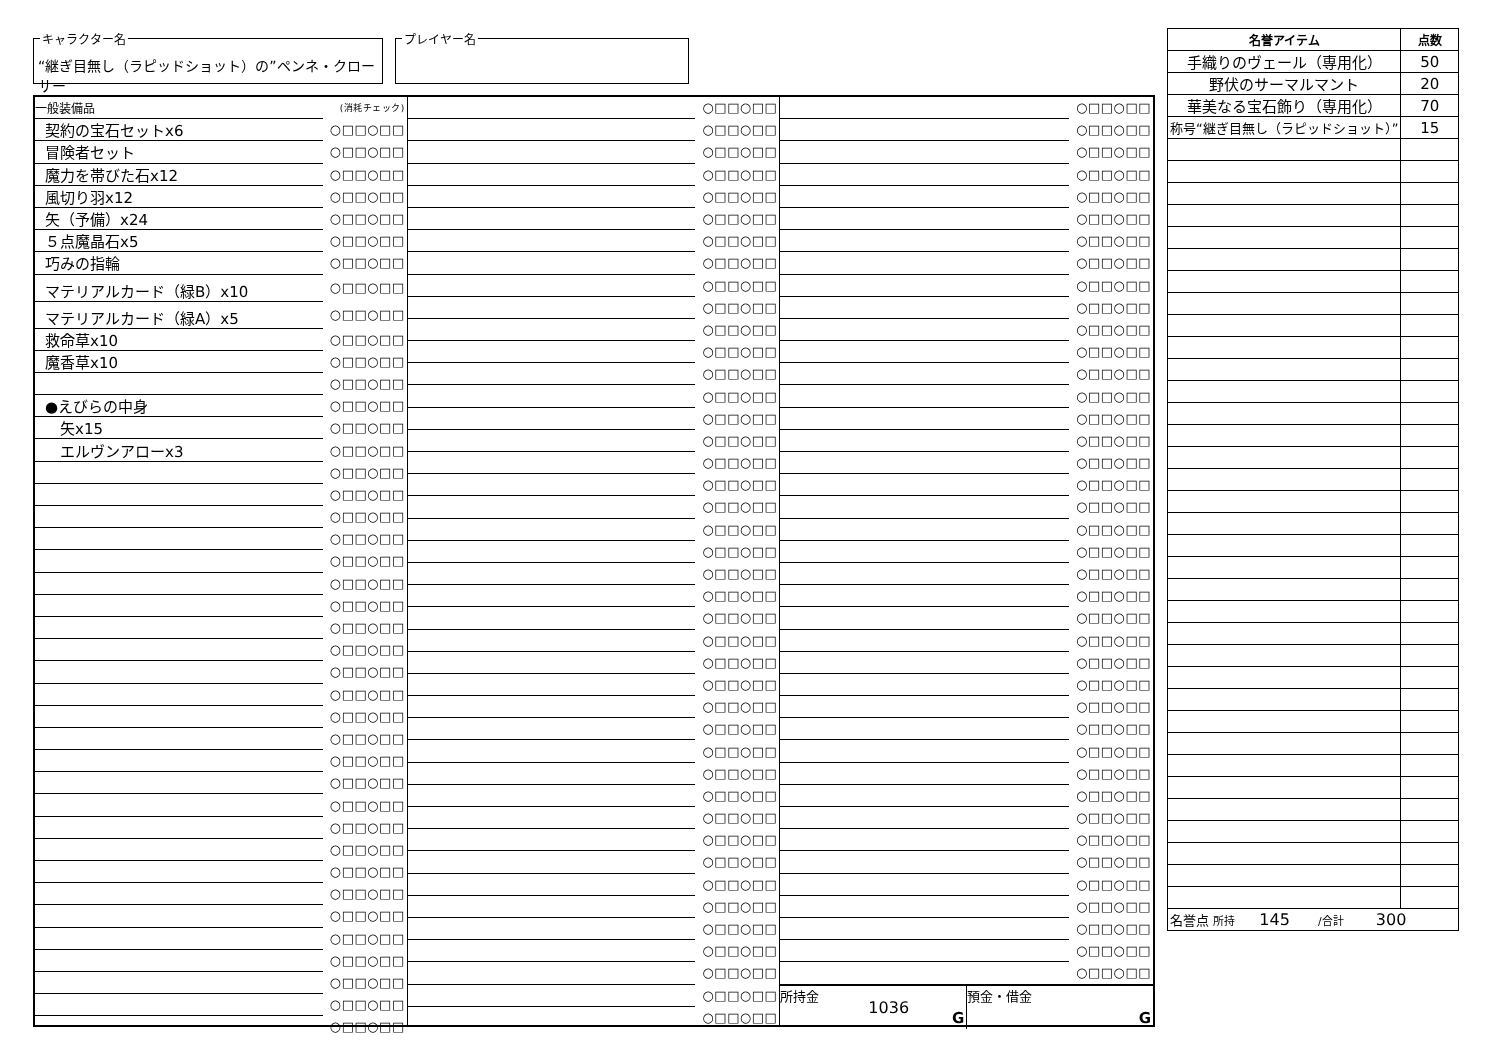キャラクター名
“継ぎ目無し（ラピッドショット）の”ペンネ・クローサー
プレイヤー名
| 一般装備品 | (消耗チェック) |
| 契約の宝石セットx6 | ○□□○□□ |
| 冒険者セット | ○□□○□□ |
| 魔力を帯びた石x12 | ○□□○□□ |
| 風切り羽x12 | ○□□○□□ |
| 矢（予備）x24 | ○□□○□□ |
| ５点魔晶石x5 | ○□□○□□ |
| 巧みの指輪 | ○□□○□□ |
| マテリアルカード（緑B）x10 | ○□□○□□ |
| マテリアルカード（緑A）x5 | ○□□○□□ |
| 救命草x10 | ○□□○□□ |
| 魔香草x10 | ○□□○□□ |
| | ○□□○□□ |
| ●えびらの中身 | ○□□○□□ |
| 矢x15 | ○□□○□□ |
| エルヴンアローx3 | ○□□○□□ |
| | ○□□○□□ |
| | ○□□○□□ |
| | ○□□○□□ |
| | ○□□○□□ |
| | ○□□○□□ |
| | ○□□○□□ |
| | ○□□○□□ |
| | ○□□○□□ |
| | ○□□○□□ |
| | ○□□○□□ |
| | ○□□○□□ |
| | ○□□○□□ |
| | ○□□○□□ |
| | ○□□○□□ |
| | ○□□○□□ |
| | ○□□○□□ |
| | ○□□○□□ |
| | ○□□○□□ |
| | ○□□○□□ |
| | ○□□○□□ |
| | ○□□○□□ |
| | ○□□○□□ |
| | ○□□○□□ |
| | ○□□○□□ |
| | ○□□○□□ |
| | ○□□○□□ |
| | ○□□○□□ |
| | ○□□○□□ |
| | ○□□○□□ |
| | ○□□○□□ |
| | ○□□○□□ |
| | ○□□○□□ |
| | ○□□○□□ |
| | ○□□○□□ |
| | ○□□○□□ |
| | ○□□○□□ |
| | ○□□○□□ |
| | ○□□○□□ |
| | ○□□○□□ |
| | ○□□○□□ |
| | ○□□○□□ |
| | ○□□○□□ |
| | ○□□○□□ |
| | ○□□○□□ |
| | ○□□○□□ |
| | ○□□○□□ |
| | ○□□○□□ |
| | ○□□○□□ |
| | ○□□○□□ |
| | ○□□○□□ |
| | ○□□○□□ |
| | ○□□○□□ |
| | ○□□○□□ |
| | ○□□○□□ |
| | ○□□○□□ |
| | ○□□○□□ |
| | ○□□○□□ |
| | ○□□○□□ |
| | ○□□○□□ |
| | ○□□○□□ |
| | ○□□○□□ |
| | ○□□○□□ |
| | ○□□○□□ |
| | ○□□○□□ |
| | ○□□○□□ |
| | ○□□○□□ |
| | ○□□○□□ |
| | ○□□○□□ |
| | ○□□○□□ |
| | ○□□○□□ |
| | ○□□○□□ |
| | ○□□○□□ |
| | ○□□○□□ |
| | ○□□○□□ |
| | ○□□○□□ |
| | ○□□○□□ |
| | ○□□○□□ |
| | ○□□○□□ |
| | ○□□○□□ |
| | ○□□○□□ |
| | ○□□○□□ |
| | ○□□○□□ |
| | ○□□○□□ |
| | ○□□○□□ |
| | ○□□○□□ |
| | ○□□○□□ |
| | ○□□○□□ |
| | ○□□○□□ |
| | ○□□○□□ |
| | ○□□○□□ |
| | ○□□○□□ |
| | ○□□○□□ |
| | ○□□○□□ |
| | ○□□○□□ |
| | ○□□○□□ |
| | ○□□○□□ |
| | ○□□○□□ |
| | ○□□○□□ |
| | ○□□○□□ |
| | ○□□○□□ |
| | ○□□○□□ |
| | ○□□○□□ |
| | ○□□○□□ |
| | ○□□○□□ |
| | ○□□○□□ |
| | ○□□○□□ |
| | ○□□○□□ |
| | ○□□○□□ |
所持金
1036
G
預金・借金
G
| 名誉アイテム | 点数 |
| --- | --- |
| 手織りのヴェール（専用化） | 50 |
| 野伏のサーマルマント | 20 |
| 華美なる宝石飾り（専用化） | 70 |
| 称号“継ぎ目無し（ラピッドショット）” | 15 |
| 名誉点 所持 145 /合計 300 | |